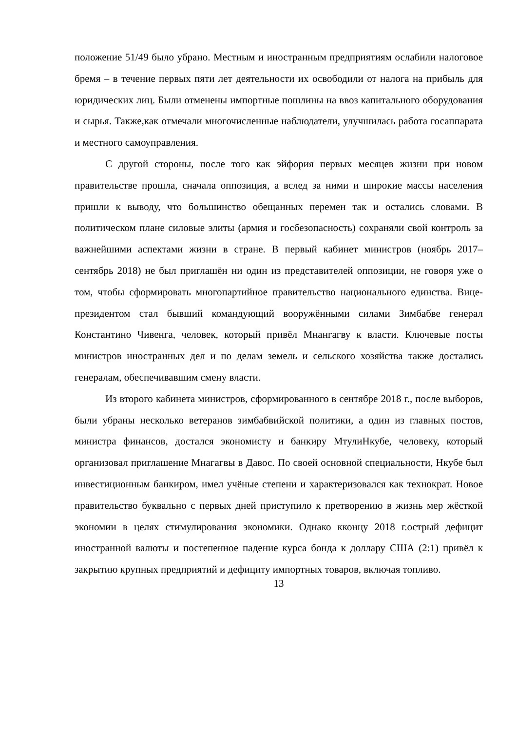положение 51/49 было убрано. Местным и иностранным предприятиям ослабили налоговое бремя – в течение первых пяти лет деятельности их освободили от налога на прибыль для юридических лиц. Были отменены импортные пошлины на ввоз капитального оборудования и сырья. Также,как отмечали многочисленные наблюдатели, улучшилась работа госаппарата и местного самоуправления.
С другой стороны, после того как эйфория первых месяцев жизни при новом правительстве прошла, сначала оппозиция, а вслед за ними и широкие массы населения пришли к выводу, что большинство обещанных перемен так и остались словами. В политическом плане силовые элиты (армия и госбезопасность) сохраняли свой контроль за важнейшими аспектами жизни в стране. В первый кабинет министров (ноябрь 2017–сентябрь 2018) не был приглашён ни один из представителей оппозиции, не говоря уже о том, чтобы сформировать многопартийное правительство национального единства. Вице-президентом стал бывший командующий вооружёнными силами Зимбабве генерал Константино Чивенга, человек, который привёл Мнангагву к власти. Ключевые посты министров иностранных дел и по делам земель и сельского хозяйства также достались генералам, обеспечивавшим смену власти.
Из второго кабинета министров, сформированного в сентябре 2018 г., после выборов, были убраны несколько ветеранов зимбабвийской политики, а один из главных постов, министра финансов, достался экономисту и банкиру МтулиНкубе, человеку, который организовал приглашение Мнагагвы в Давос. По своей основной специальности, Нкубе был инвестиционным банкиром, имел учёные степени и характеризовался как технократ. Новое правительство буквально с первых дней приступило к претворению в жизнь мер жёсткой экономии в целях стимулирования экономики. Однако кконцу 2018 г.острый дефицит иностранной валюты и постепенное падение курса бонда к доллару США (2:1) привёл к закрытию крупных предприятий и дефициту импортных товаров, включая топливо.
13